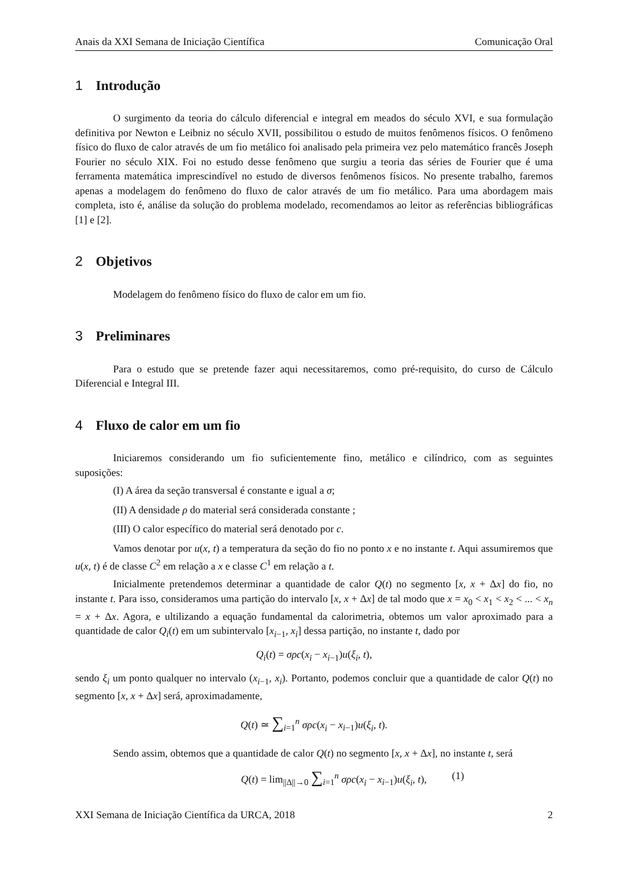Anais da XXI Semana de Iniciação Científica Comunicação Oral
1 Introdução
O surgimento da teoria do cálculo diferencial e integral em meados do século XVI, e sua formulação definitiva por Newton e Leibniz no século XVII, possibilitou o estudo de muitos fenômenos físicos. O fenômeno físico do fluxo de calor através de um fio metálico foi analisado pela primeira vez pelo matemático francês Joseph Fourier no século XIX. Foi no estudo desse fenômeno que surgiu a teoria das séries de Fourier que é uma ferramenta matemática imprescindível no estudo de diversos fenômenos físicos. No presente trabalho, faremos apenas a modelagem do fenômeno do fluxo de calor através de um fio metálico. Para uma abordagem mais completa, isto é, análise da solução do problema modelado, recomendamos ao leitor as referências bibliográficas [1] e [2].
2 Objetivos
Modelagem do fenômeno físico do fluxo de calor em um fio.
3 Preliminares
Para o estudo que se pretende fazer aqui necessitaremos, como pré-requisito, do curso de Cálculo Diferencial e Integral III.
4 Fluxo de calor em um fio
Iniciaremos considerando um fio suficientemente fino, metálico e cilíndrico, com as seguintes suposições:
(I) A área da seção transversal é constante e igual a σ;
(II) A densidade ρ do material será considerada constante ;
(III) O calor específico do material será denotado por c.
Vamos denotar por u(x, t) a temperatura da seção do fio no ponto x e no instante t. Aqui assumiremos que u(x, t) é de classe C<sup>2</sup> em relação a x e classe C<sup>1</sup> em relação a t.
Inicialmente pretendemos determinar a quantidade de calor Q(t) no segmento [x, x + Δx] do fio, no instante t. Para isso, consideramos uma partição do intervalo [x, x + Δx] de tal modo que x = x<sub>0</sub> < x<sub>1</sub> < x<sub>2</sub> < ... < x<sub>n</sub> = x + Δx. Agora, e ultilizando a equação fundamental da calorimetria, obtemos um valor aproximado para a quantidade de calor Q<sub>i</sub>(t) em um subintervalo [x<sub>i−1</sub>, x<sub>i</sub>] dessa partição, no instante t, dado por
Q<sub>i</sub>(t) = σρc(x<sub>i</sub> − x<sub>i−1</sub>)u(ξ<sub>i</sub>, t),
sendo ξ<sub>i</sub> um ponto qualquer no intervalo (x<sub>i−1</sub>, x<sub>i</sub>). Portanto, podemos concluir que a quantidade de calor Q(t) no segmento [x, x + Δx] será, aproximadamente,
Q(t) ≃ ∑<sub>i=1</sub><sup>n</sup> σρc(x<sub>i</sub> − x<sub>i−1</sub>)u(ξ<sub>i</sub>, t).
Sendo assim, obtemos que a quantidade de calor Q(t) no segmento [x, x + Δx], no instante t, será
Q(t) = lim<sub>||Δ||→0</sub> ∑<sub>i=1</sub><sup>n</sup> σρc(x<sub>i</sub> − x<sub>i−1</sub>)u(ξ<sub>i</sub>, t), (1)
XXI Semana de Iniciação Científica da URCA, 2018 2